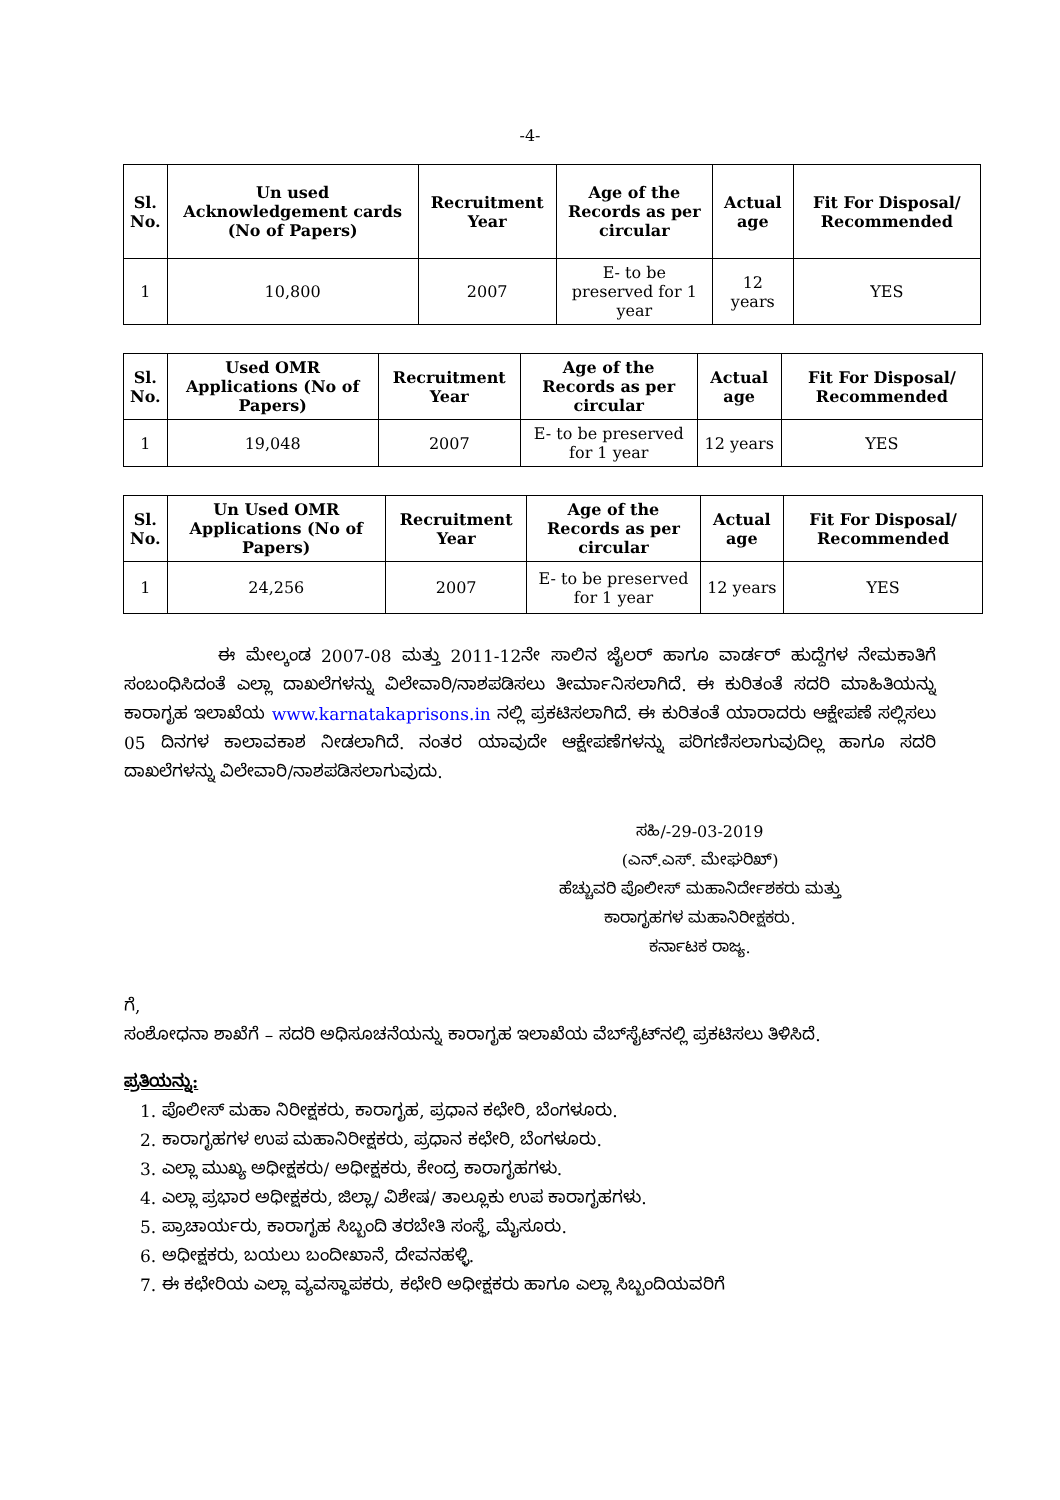-4-
| Sl. No. | Un used Acknowledgement cards (No of Papers) | Recruitment Year | Age of the Records as per circular | Actual age | Fit For Disposal/ Recommended |
| --- | --- | --- | --- | --- | --- |
| 1 | 10,800 | 2007 | E- to be preserved for 1 year | 12 years | YES |
| Sl. No. | Used OMR Applications (No of Papers) | Recruitment Year | Age of the Records as per circular | Actual age | Fit For Disposal/ Recommended |
| --- | --- | --- | --- | --- | --- |
| 1 | 19,048 | 2007 | E- to be preserved for 1 year | 12 years | YES |
| Sl. No. | Un Used OMR Applications (No of Papers) | Recruitment Year | Age of the Records as per circular | Actual age | Fit For Disposal/ Recommended |
| --- | --- | --- | --- | --- | --- |
| 1 | 24,256 | 2007 | E- to be preserved for 1 year | 12 years | YES |
ಈ ಮೇಲ್ಕಂಡ 2007-08 ಮತ್ತು 2011-12ನೇ ಸಾಲಿನ ಜೈಲರ್ ಹಾಗೂ ವಾರ್ಡರ್ ಹುದ್ದೆಗಳ ನೇಮಕಾತಿಗೆ ಸಂಬಂಧಿಸಿದಂತೆ ಎಲ್ಲಾ ದಾಖಲೆಗಳನ್ನು ವಿಲೇವಾರಿ/ನಾಶಪಡಿಸಲು ತೀರ್ಮಾನಿಸಲಾಗಿದೆ. ಈ ಕುರಿತಂತೆ ಸದರಿ ಮಾಹಿತಿಯನ್ನು ಕಾರಾಗೃಹ ಇಲಾಖೆಯ www.karnatakaprisons.in ನಲ್ಲಿ ಪ್ರಕಟಿಸಲಾಗಿದೆ. ಈ ಕುರಿತಂತೆ ಯಾರಾದರು ಆಕ್ಷೇಪಣೆ ಸಲ್ಲಿಸಲು 05 ದಿನಗಳ ಕಾಲಾವಕಾಶ ನೀಡಲಾಗಿದೆ. ನಂತರ ಯಾವುದೇ ಆಕ್ಷೇಪಣೆಗಳನ್ನು ಪರಿಗಣಿಸಲಾಗುವುದಿಲ್ಲ ಹಾಗೂ ಸದರಿ ದಾಖಲೆಗಳನ್ನು ವಿಲೇವಾರಿ/ನಾಶಪಡಿಸಲಾಗುವುದು.
ಸಹಿ/-29-03-2019
(ಎನ್.ಎಸ್. ಮೇಘರಿಖ್)
ಹೆಚ್ಚುವರಿ ಪೊಲೀಸ್ ಮಹಾನಿರ್ದೇಶಕರು ಮತ್ತು
ಕಾರಾಗೃಹಗಳ ಮಹಾನಿರೀಕ್ಷಕರು.
ಕರ್ನಾಟಕ ರಾಜ್ಯ.
ಗೆ,
ಸಂಶೋಧನಾ ಶಾಖೆಗೆ – ಸದರಿ ಅಧಿಸೂಚನೆಯನ್ನು ಕಾರಾಗೃಹ ಇಲಾಖೆಯ ವೆಬ್‌ಸೈಟ್‌ನಲ್ಲಿ ಪ್ರಕಟಿಸಲು ತಿಳಿಸಿದೆ.
ಪ್ರತಿಯನ್ನು:
1. ಪೊಲೀಸ್ ಮಹಾ ನಿರೀಕ್ಷಕರು, ಕಾರಾಗೃಹ, ಪ್ರಧಾನ ಕಛೇರಿ, ಬೆಂಗಳೂರು.
2. ಕಾರಾಗೃಹಗಳ ಉಪ ಮಹಾನಿರೀಕ್ಷಕರು, ಪ್ರಧಾನ ಕಛೇರಿ, ಬೆಂಗಳೂರು.
3. ಎಲ್ಲಾ ಮುಖ್ಯ ಅಧೀಕ್ಷಕರು/ ಅಧೀಕ್ಷಕರು, ಕೇಂದ್ರ ಕಾರಾಗೃಹಗಳು.
4. ಎಲ್ಲಾ ಪ್ರಭಾರ ಅಧೀಕ್ಷಕರು, ಜಿಲ್ಲಾ/ ವಿಶೇಷ/ ತಾಲ್ಲೂಕು ಉಪ ಕಾರಾಗೃಹಗಳು.
5. ಪ್ರಾಚಾರ್ಯರು, ಕಾರಾಗೃಹ ಸಿಬ್ಬಂದಿ ತರಬೇತಿ ಸಂಸ್ಥೆ, ಮೈಸೂರು.
6. ಅಧೀಕ್ಷಕರು, ಬಯಲು ಬಂದೀಖಾನೆ, ದೇವನಹಳ್ಳಿ.
7. ಈ ಕಛೇರಿಯ ಎಲ್ಲಾ ವ್ಯವಸ್ಥಾಪಕರು, ಕಛೇರಿ ಅಧೀಕ್ಷಕರು ಹಾಗೂ ಎಲ್ಲಾ ಸಿಬ್ಬಂದಿಯವರಿಗೆ